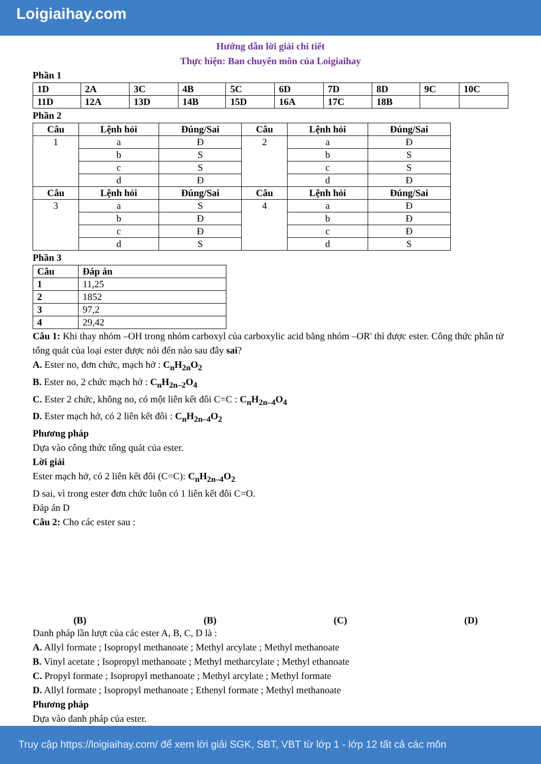Loigiaihay.com
Hướng dẫn lời giải chi tiết
Thực hiện: Ban chuyên môn của Loigiaihay
Phần 1
| 1D | 2A | 3C | 4B | 5C | 6D | 7D | 8D | 9C | 10C |
| 11D | 12A | 13D | 14B | 15D | 16A | 17C | 18B | | |
Phần 2
| Câu | Lệnh hỏi | Đúng/Sai | Câu | Lệnh hỏi | Đúng/Sai |
| --- | --- | --- | --- | --- | --- |
| 1 | a | Đ | 2 | a | Đ |
| | b | S | | b | S |
| | c | S | | c | S |
| | d | Đ | | d | Đ |
| Câu | Lệnh hỏi | Đúng/Sai | Câu | Lệnh hỏi | Đúng/Sai |
| 3 | a | S | 4 | a | Đ |
| | b | Đ | | b | Đ |
| | c | Đ | | c | Đ |
| | d | S | | d | S |
Phần 3
| Câu | Đáp án |
| --- | --- |
| 1 | 11,25 |
| 2 | 1852 |
| 3 | 97,2 |
| 4 | 29,42 |
Câu 1: Khi thay nhóm –OH trong nhóm carboxyl của carboxylic acid bằng nhóm –OR' thì được ester. Công thức phân tử tổng quát của loại ester được nói đến nào sau đây sai?
A. Ester no, đơn chức, mạch hở : C<sub>n</sub>H<sub>2n</sub>O<sub>2</sub>
B. Ester no, 2 chức mạch hở : C<sub>n</sub>H<sub>2n–2</sub>O<sub>4</sub>
C. Ester 2 chức, không no, có một liên kết đôi C=C : C<sub>n</sub>H<sub>2n–4</sub>O<sub>4</sub>
D. Ester mạch hở, có 2 liên kết đôi : C<sub>n</sub>H<sub>2n–4</sub>O<sub>2</sub>
Phương pháp
Dựa vào công thức tổng quát của ester.
Lời giải
Ester mạch hở, có 2 liên kết đôi (C=C): C<sub>n</sub>H<sub>2n–4</sub>O<sub>2</sub>
D sai, vì trong ester đơn chức luôn có 1 liên kết đôi C=O.
Đáp án D
Câu 2: Cho các ester sau :
(B) (B) (C) (D)
Danh pháp lần lượt của các ester A, B, C, D là :
A. Allyl formate ; Isopropyl methanoate ; Methyl arcylate ; Methyl methanoate
B. Vinyl acetate ; Isopropyl methanoate ; Methyl metharcylate ; Methyl ethanoate
C. Propyl formate ; Isopropyl methanoate ; Methyl arcylate ; Methyl formate
D. Allyl formate ; Isopropyl methanoate ; Ethenyl formate ; Methyl methanoate
Phương pháp
Dựa vào danh pháp của ester.
Truy cập https://loigiaihay.com/ để xem lời giải SGK, SBT, VBT từ lớp 1 - lớp 12 tất cả các môn